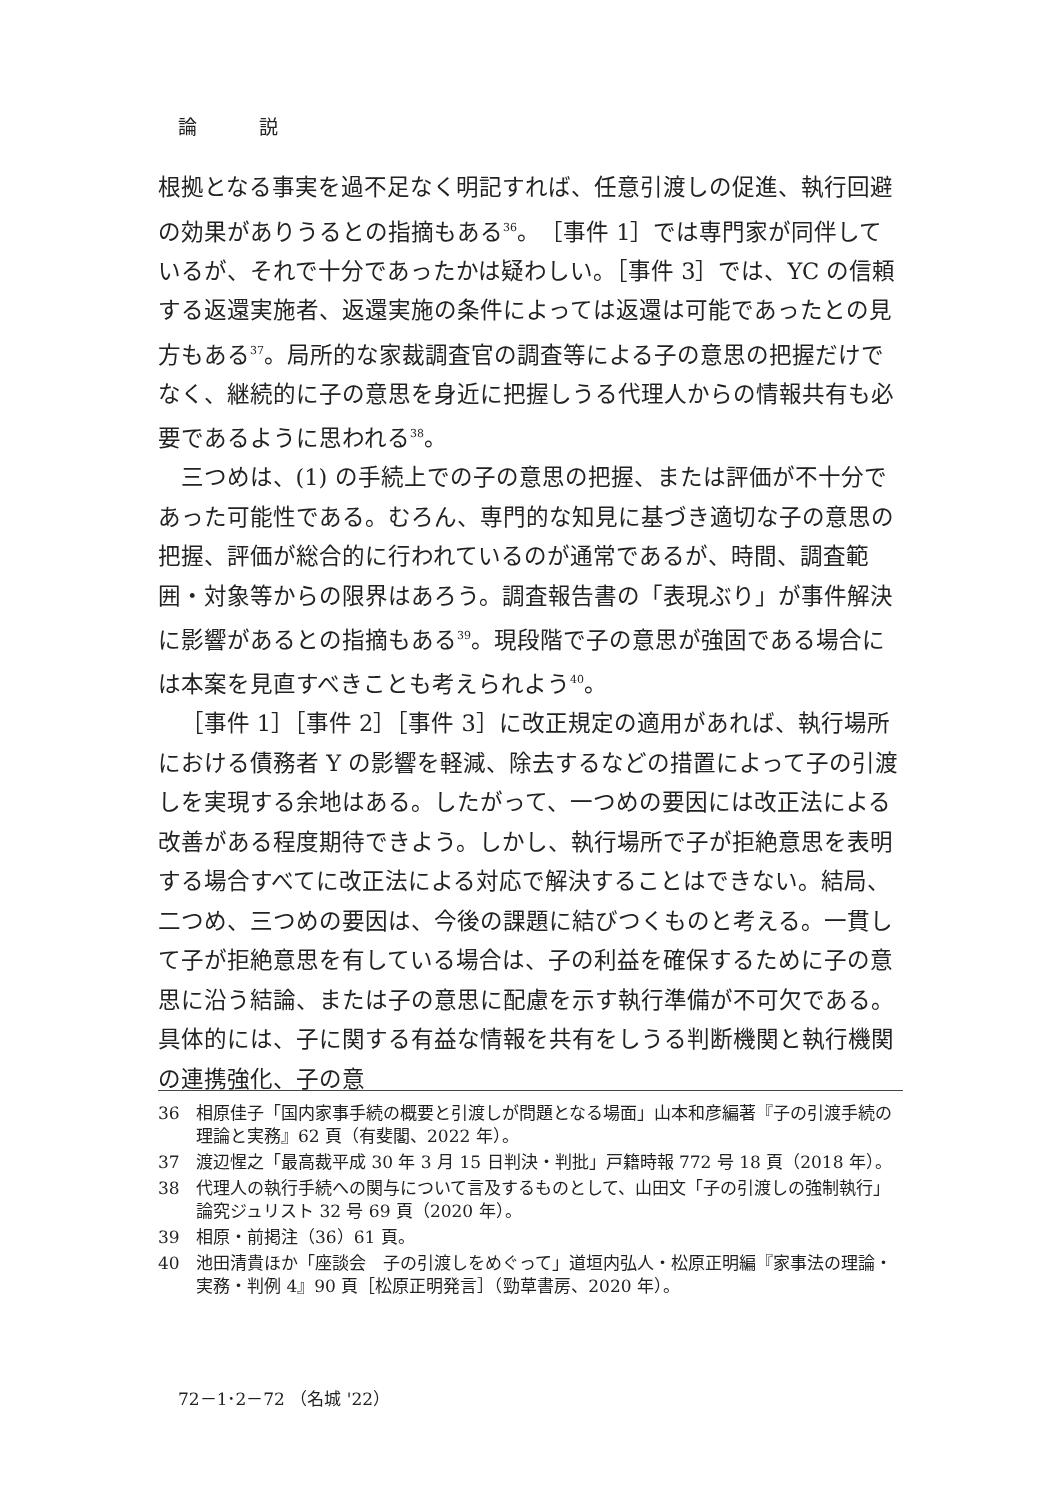論 説
根拠となる事実を過不足なく明記すれば、任意引渡しの促進、執行回避の効果がありうるとの指摘もある<sup>36</sup>。［事件 1］では専門家が同伴しているが、それで十分であったかは疑わしい。［事件 3］では、YC の信頼する返還実施者、返還実施の条件によっては返還は可能であったとの見方もある<sup>37</sup>。局所的な家裁調査官の調査等による子の意思の把握だけでなく、継続的に子の意思を身近に把握しうる代理人からの情報共有も必要であるように思われる<sup>38</sup>。
三つめは、(1) の手続上での子の意思の把握、または評価が不十分であった可能性である。むろん、専門的な知見に基づき適切な子の意思の把握、評価が総合的に行われているのが通常であるが、時間、調査範囲・対象等からの限界はあろう。調査報告書の「表現ぶり」が事件解決に影響があるとの指摘もある<sup>39</sup>。現段階で子の意思が強固である場合には本案を見直すべきことも考えられよう<sup>40</sup>。
［事件 1］［事件 2］［事件 3］に改正規定の適用があれば、執行場所における債務者 Y の影響を軽減、除去するなどの措置によって子の引渡しを実現する余地はある。したがって、一つめの要因には改正法による改善がある程度期待できよう。しかし、執行場所で子が拒絶意思を表明する場合すべてに改正法による対応で解決することはできない。結局、二つめ、三つめの要因は、今後の課題に結びつくものと考える。一貫して子が拒絶意思を有している場合は、子の利益を確保するために子の意思に沿う結論、または子の意思に配慮を示す執行準備が不可欠である。具体的には、子に関する有益な情報を共有をしうる判断機関と執行機関の連携強化、子の意
36 相原佳子「国内家事手続の概要と引渡しが問題となる場面」山本和彦編著『子の引渡手続の理論と実務』62 頁（有斐閣、2022 年）。
37 渡辺惺之「最高裁平成 30 年 3 月 15 日判決・判批」戸籍時報 772 号 18 頁（2018 年）。
38 代理人の執行手続への関与について言及するものとして、山田文「子の引渡しの強制執行」論究ジュリスト 32 号 69 頁（2020 年）。
39 相原・前掲注（36）61 頁。
40 池田清貴ほか「座談会　子の引渡しをめぐって」道垣内弘人・松原正明編『家事法の理論・実務・判例 4』90 頁［松原正明発言］（勁草書房、2020 年）。
72－1･2－72 （名城 '22）